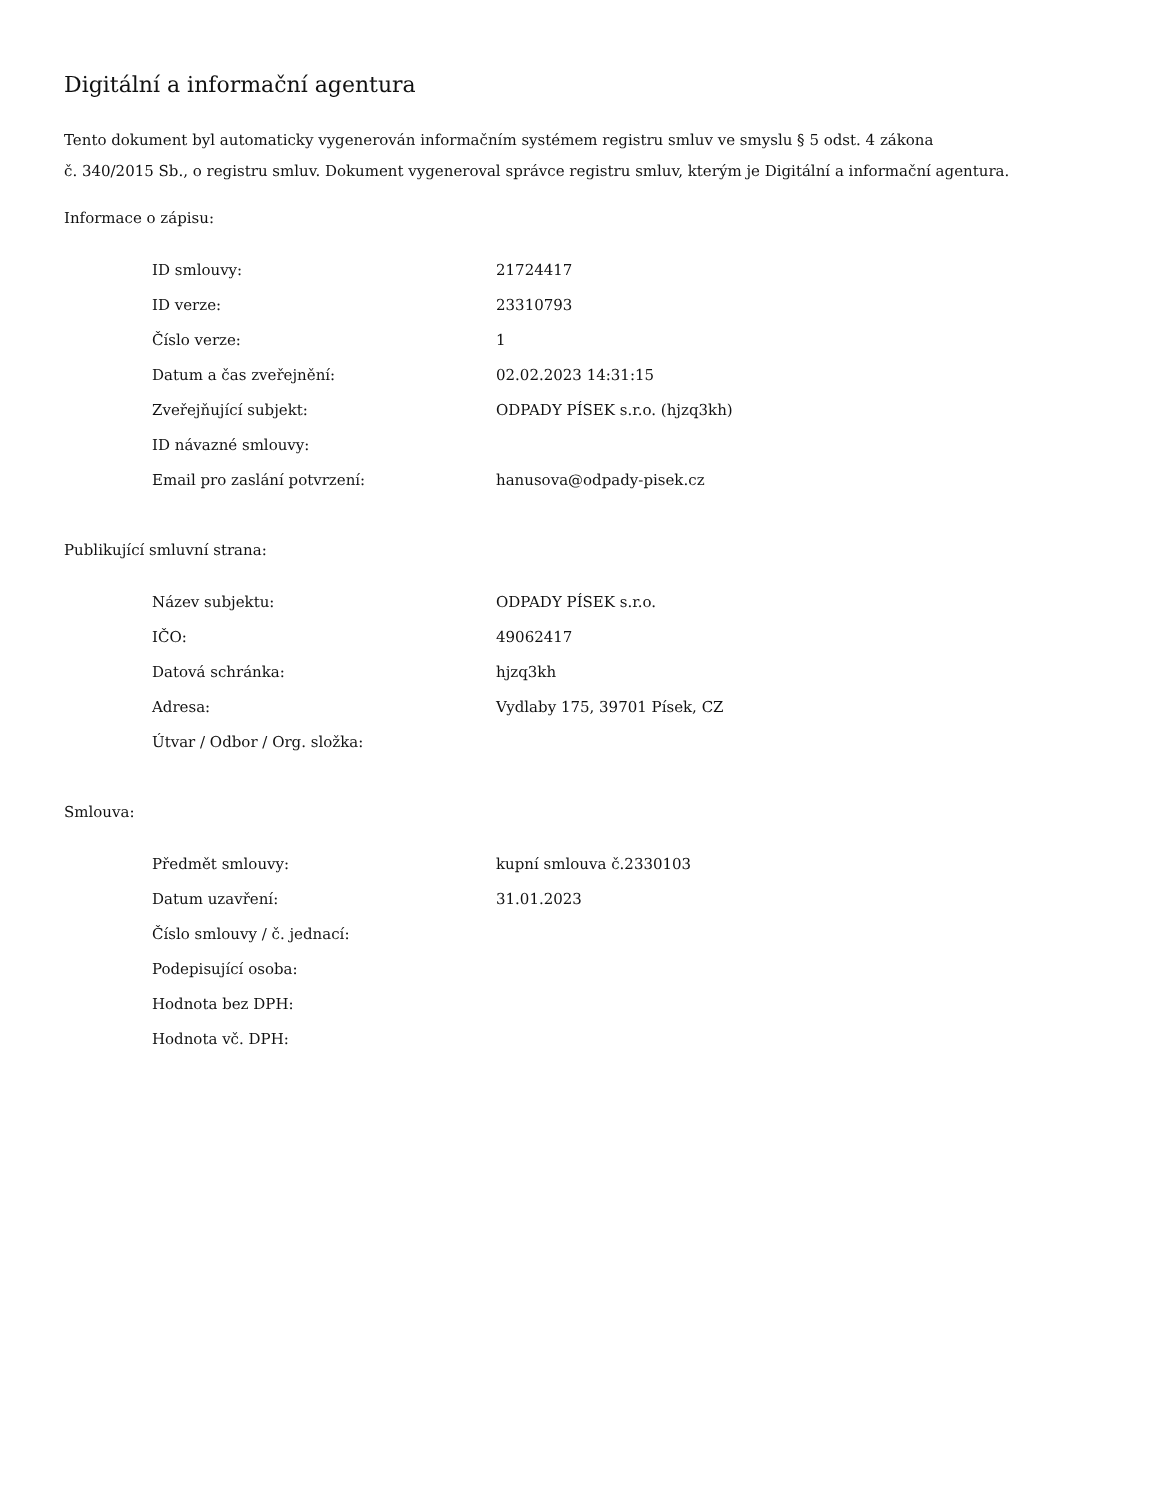Digitální a informační agentura
Tento dokument byl automaticky vygenerován informačním systémem registru smluv ve smyslu § 5 odst. 4 zákona
č. 340/2015 Sb., o registru smluv. Dokument vygeneroval správce registru smluv, kterým je Digitální a informační agentura.
Informace o zápisu:
| ID smlouvy: | 21724417 |
| ID verze: | 23310793 |
| Číslo verze: | 1 |
| Datum a čas zveřejnění: | 02.02.2023 14:31:15 |
| Zveřejňující subjekt: | ODPADY PÍSEK s.r.o. (hjzq3kh) |
| ID návazné smlouvy: | |
| Email pro zaslání potvrzení: | hanusova@odpady-pisek.cz |
Publikující smluvní strana:
| Název subjektu: | ODPADY PÍSEK s.r.o. |
| IČO: | 49062417 |
| Datová schránka: | hjzq3kh |
| Adresa: | Vydlaby 175, 39701 Písek, CZ |
| Útvar / Odbor / Org. složka: | |
Smlouva:
| Předmět smlouvy: | kupní smlouva č.2330103 |
| Datum uzavření: | 31.01.2023 |
| Číslo smlouvy / č. jednací: | |
| Podepisující osoba: | |
| Hodnota bez DPH: | |
| Hodnota vč. DPH: | |